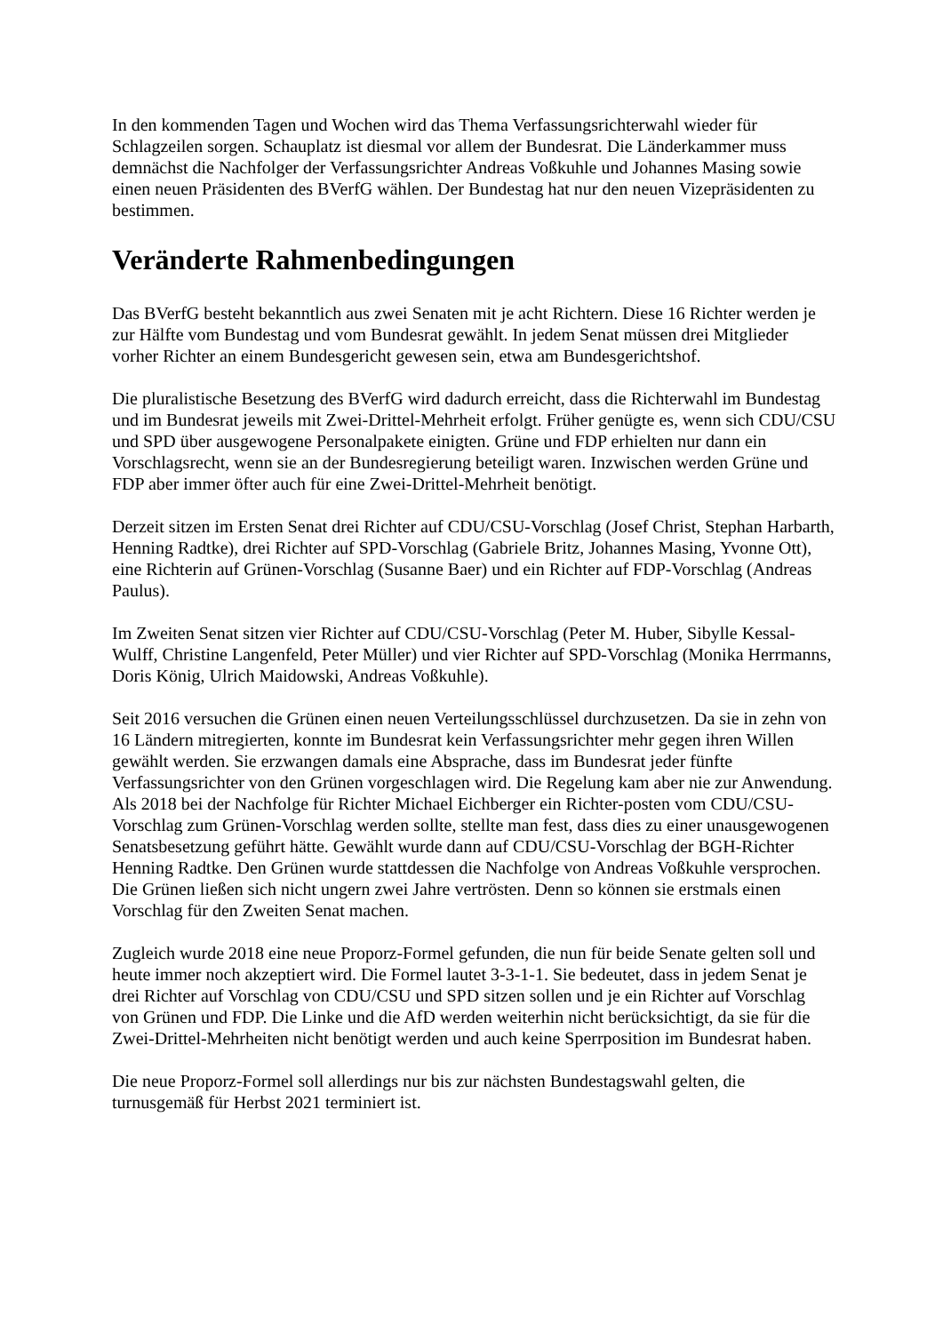In den kommenden Tagen und Wochen wird das Thema Verfassungsrichterwahl wieder für Schlagzeilen sorgen. Schauplatz ist diesmal vor allem der Bundesrat. Die Länderkammer muss demnächst die Nachfolger der Verfassungsrichter Andreas Voßkuhle und Johannes Masing sowie einen neuen Präsidenten des BVerfG wählen. Der Bundestag hat nur den neuen Vizepräsidenten zu bestimmen.
Veränderte Rahmenbedingungen
Das BVerfG besteht bekanntlich aus zwei Senaten mit je acht Richtern. Diese 16 Richter werden je zur Hälfte vom Bundestag und vom Bundesrat gewählt. In jedem Senat müssen drei Mitglieder vorher Richter an einem Bundesgericht gewesen sein, etwa am Bundesgerichtshof.
Die pluralistische Besetzung des BVerfG wird dadurch erreicht, dass die Richterwahl im Bundestag und im Bundesrat jeweils mit Zwei-Drittel-Mehrheit erfolgt. Früher genügte es, wenn sich CDU/CSU und SPD über ausgewogene Personalpakete einigten. Grüne und FDP erhielten nur dann ein Vorschlagsrecht, wenn sie an der Bundesregierung beteiligt waren. Inzwischen werden Grüne und FDP aber immer öfter auch für eine Zwei-Drittel-Mehrheit benötigt.
Derzeit sitzen im Ersten Senat drei Richter auf CDU/CSU-Vorschlag (Josef Christ, Stephan Harbarth, Henning Radtke), drei Richter auf SPD-Vorschlag (Gabriele Britz, Johannes Masing, Yvonne Ott), eine Richterin auf Grünen-Vorschlag (Susanne Baer) und ein Richter auf FDP-Vorschlag (Andreas Paulus).
Im Zweiten Senat sitzen vier Richter auf CDU/CSU-Vorschlag (Peter M. Huber, Sibylle Kessal-Wulff, Christine Langenfeld, Peter Müller) und vier Richter auf SPD-Vorschlag (Monika Herrmanns, Doris König, Ulrich Maidowski, Andreas Voßkuhle).
Seit 2016 versuchen die Grünen einen neuen Verteilungsschlüssel durchzusetzen. Da sie in zehn von 16 Ländern mitregierten, konnte im Bundesrat kein Verfassungsrichter mehr gegen ihren Willen gewählt werden. Sie erzwangen damals eine Absprache, dass im Bundesrat jeder fünfte Verfassungsrichter von den Grünen vorgeschlagen wird. Die Regelung kam aber nie zur Anwendung. Als 2018 bei der Nachfolge für Richter Michael Eichberger ein Richter-posten vom CDU/CSU-Vorschlag zum Grünen-Vorschlag werden sollte, stellte man fest, dass dies zu einer unausgewogenen Senatsbesetzung geführt hätte. Gewählt wurde dann auf CDU/CSU-Vorschlag der BGH-Richter Henning Radtke. Den Grünen wurde stattdessen die Nachfolge von Andreas Voßkuhle versprochen. Die Grünen ließen sich nicht ungern zwei Jahre vertrösten. Denn so können sie erstmals einen Vorschlag für den Zweiten Senat machen.
Zugleich wurde 2018 eine neue Proporz-Formel gefunden, die nun für beide Senate gelten soll und heute immer noch akzeptiert wird. Die Formel lautet 3-3-1-1. Sie bedeutet, dass in jedem Senat je drei Richter auf Vorschlag von CDU/CSU und SPD sitzen sollen und je ein Richter auf Vorschlag von Grünen und FDP. Die Linke und die AfD werden weiterhin nicht berücksichtigt, da sie für die Zwei-Drittel-Mehrheiten nicht benötigt werden und auch keine Sperrposition im Bundesrat haben.
Die neue Proporz-Formel soll allerdings nur bis zur nächsten Bundestagswahl gelten, die turnusgemäß für Herbst 2021 terminiert ist.